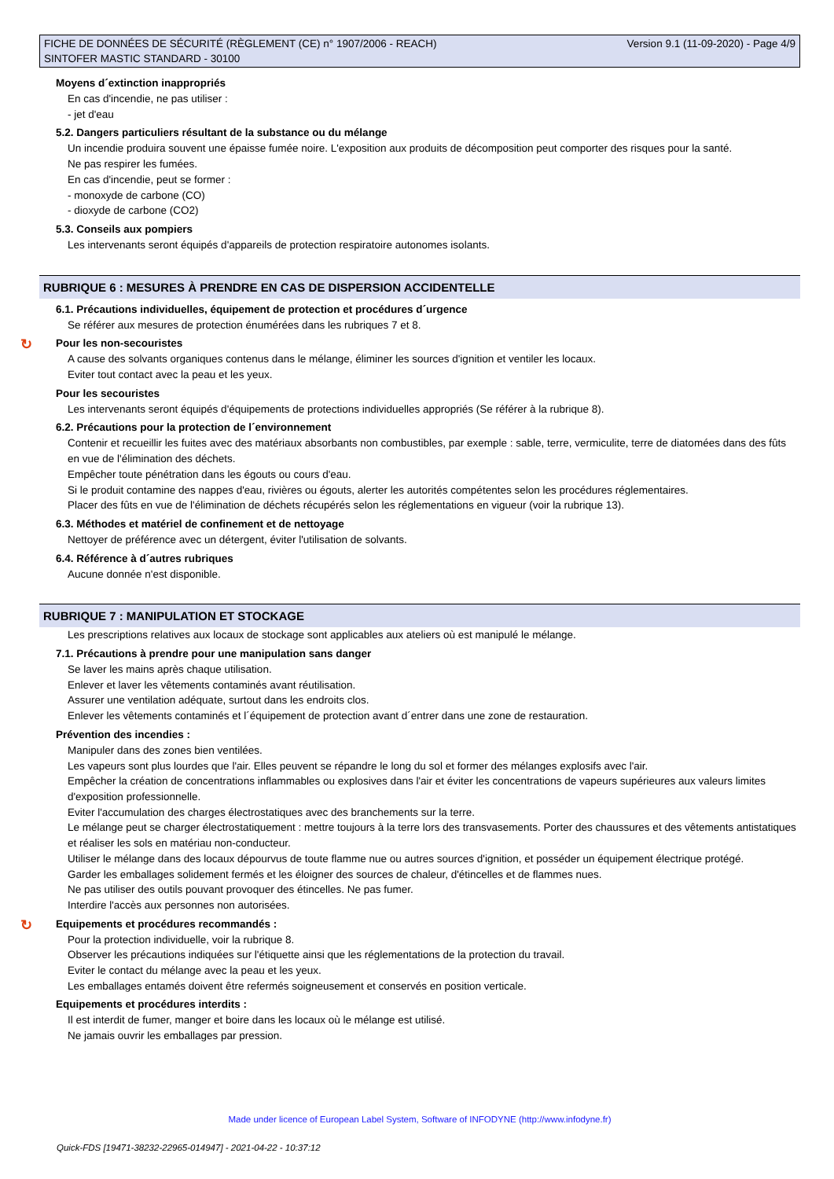FICHE DE DONNÉES DE SÉCURITÉ (RÈGLEMENT (CE) n° 1907/2006 - REACH)
SINTOFER MASTIC STANDARD - 30100
Version 9.1 (11-09-2020) - Page 4/9
Moyens d´extinction inappropriés
En cas d'incendie, ne pas utiliser :
- jet d'eau
5.2. Dangers particuliers résultant de la substance ou du mélange
Un incendie produira souvent une épaisse fumée noire. L'exposition aux produits de décomposition peut comporter des risques pour la santé.
Ne pas respirer les fumées.
En cas d'incendie, peut se former :
- monoxyde de carbone (CO)
- dioxyde de carbone (CO2)
5.3. Conseils aux pompiers
Les intervenants seront équipés d'appareils de protection respiratoire autonomes isolants.
RUBRIQUE 6 : MESURES À PRENDRE EN CAS DE DISPERSION ACCIDENTELLE
6.1. Précautions individuelles, équipement de protection et procédures d´urgence
Se référer aux mesures de protection énumérées dans les rubriques 7 et 8.
↻ Pour les non-secouristes
A cause des solvants organiques contenus dans le mélange, éliminer les sources d'ignition et ventiler les locaux.
Eviter tout contact avec la peau et les yeux.
Pour les secouristes
Les intervenants seront équipés d'équipements de protections individuelles appropriés (Se référer à la rubrique 8).
6.2. Précautions pour la protection de l´environnement
Contenir et recueillir les fuites avec des matériaux absorbants non combustibles, par exemple : sable, terre, vermiculite, terre de diatomées dans des fûts en vue de l'élimination des déchets.
Empêcher toute pénétration dans les égouts ou cours d'eau.
Si le produit contamine des nappes d'eau, rivières ou égouts, alerter les autorités compétentes selon les procédures réglementaires.
Placer des fûts en vue de l'élimination de déchets récupérés selon les réglementations en vigueur (voir la rubrique 13).
6.3. Méthodes et matériel de confinement et de nettoyage
Nettoyer de préférence avec un détergent, éviter l'utilisation de solvants.
6.4. Référence à d´autres rubriques
Aucune donnée n'est disponible.
RUBRIQUE 7 : MANIPULATION ET STOCKAGE
Les prescriptions relatives aux locaux de stockage sont applicables aux ateliers où est manipulé le mélange.
7.1. Précautions à prendre pour une manipulation sans danger
Se laver les mains après chaque utilisation.
Enlever et laver les vêtements contaminés avant réutilisation.
Assurer une ventilation adéquate, surtout dans les endroits clos.
Enlever les vêtements contaminés et l´équipement de protection avant d´entrer dans une zone de restauration.
Prévention des incendies :
Manipuler dans des zones bien ventilées.
Les vapeurs sont plus lourdes que l'air. Elles peuvent se répandre le long du sol et former des mélanges explosifs avec l'air.
Empêcher la création de concentrations inflammables ou explosives dans l'air et éviter les concentrations de vapeurs supérieures aux valeurs limites d'exposition professionnelle.
Eviter l'accumulation des charges électrostatiques avec des branchements sur la terre.
Le mélange peut se charger électrostatiquement : mettre toujours à la terre lors des transvasements. Porter des chaussures et des vêtements antistatiques et réaliser les sols en matériau non-conducteur.
Utiliser le mélange dans des locaux dépourvus de toute flamme nue ou autres sources d'ignition, et posséder un équipement électrique protégé.
Garder les emballages solidement fermés et les éloigner des sources de chaleur, d'étincelles et de flammes nues.
Ne pas utiliser des outils pouvant provoquer des étincelles. Ne pas fumer.
Interdire l'accès aux personnes non autorisées.
↻ Equipements et procédures recommandés :
Pour la protection individuelle, voir la rubrique 8.
Observer les précautions indiquées sur l'étiquette ainsi que les réglementations de la protection du travail.
Eviter le contact du mélange avec la peau et les yeux.
Les emballages entamés doivent être refermés soigneusement et conservés en position verticale.
Equipements et procédures interdits :
Il est interdit de fumer, manger et boire dans les locaux où le mélange est utilisé.
Ne jamais ouvrir les emballages par pression.
Made under licence of European Label System, Software of INFODYNE (http://www.infodyne.fr)
Quick-FDS [19471-38232-22965-014947] - 2021-04-22 - 10:37:12